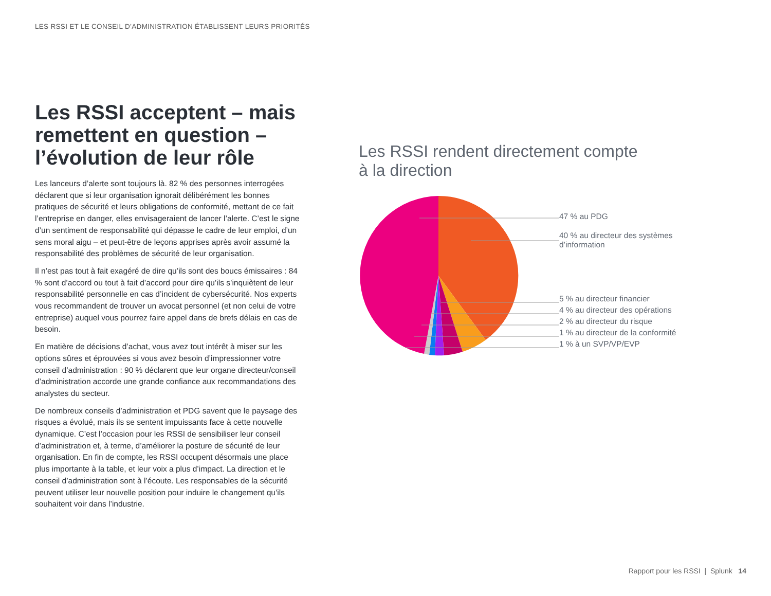LES RSSI ET LE CONSEIL D’ADMINISTRATION ÉTABLISSENT LEURS PRIORITÉS
Les RSSI acceptent – mais remettent en question – l’évolution de leur rôle
Les lanceurs d’alerte sont toujours là. 82 % des personnes interrogées déclarent que si leur organisation ignorait délibérément les bonnes pratiques de sécurité et leurs obligations de conformité, mettant de ce fait l’entreprise en danger, elles envisageraient de lancer l’alerte. C’est le signe d’un sentiment de responsabilité qui dépasse le cadre de leur emploi, d’un sens moral aigu – et peut-être de leçons apprises après avoir assumé la responsabilité des problèmes de sécurité de leur organisation.
Il n’est pas tout à fait exagéré de dire qu’ils sont des boucs émissaires : 84 % sont d’accord ou tout à fait d’accord pour dire qu’ils s’inquiètent de leur responsabilité personnelle en cas d’incident de cybersécurité. Nos experts vous recommandent de trouver un avocat personnel (et non celui de votre entreprise) auquel vous pourrez faire appel dans de brefs délais en cas de besoin.
En matière de décisions d’achat, vous avez tout intérêt à miser sur les options sûres et éprouvées si vous avez besoin d’impressionner votre conseil d’administration : 90 % déclarent que leur organe directeur/conseil d’administration accorde une grande confiance aux recommandations des analystes du secteur.
De nombreux conseils d’administration et PDG savent que le paysage des risques a évolué, mais ils se sentent impuissants face à cette nouvelle dynamique. C’est l’occasion pour les RSSI de sensibiliser leur conseil d’administration et, à terme, d’améliorer la posture de sécurité de leur organisation. En fin de compte, les RSSI occupent désormais une place plus importante à la table, et leur voix a plus d’impact. La direction et le conseil d’administration sont à l’écoute. Les responsables de la sécurité peuvent utiliser leur nouvelle position pour induire le changement qu’ils souhaitent voir dans l’industrie.
Les RSSI rendent directement compte
à la direction
47 % au PDG
40 % au directeur des systèmes
d’information
5 % au directeur financier
4 % au directeur des opérations
2 % au directeur du risque
1 % au directeur de la conformité
1 % à un SVP/VP/EVP
Rapport pour les RSSI | Splunk 14